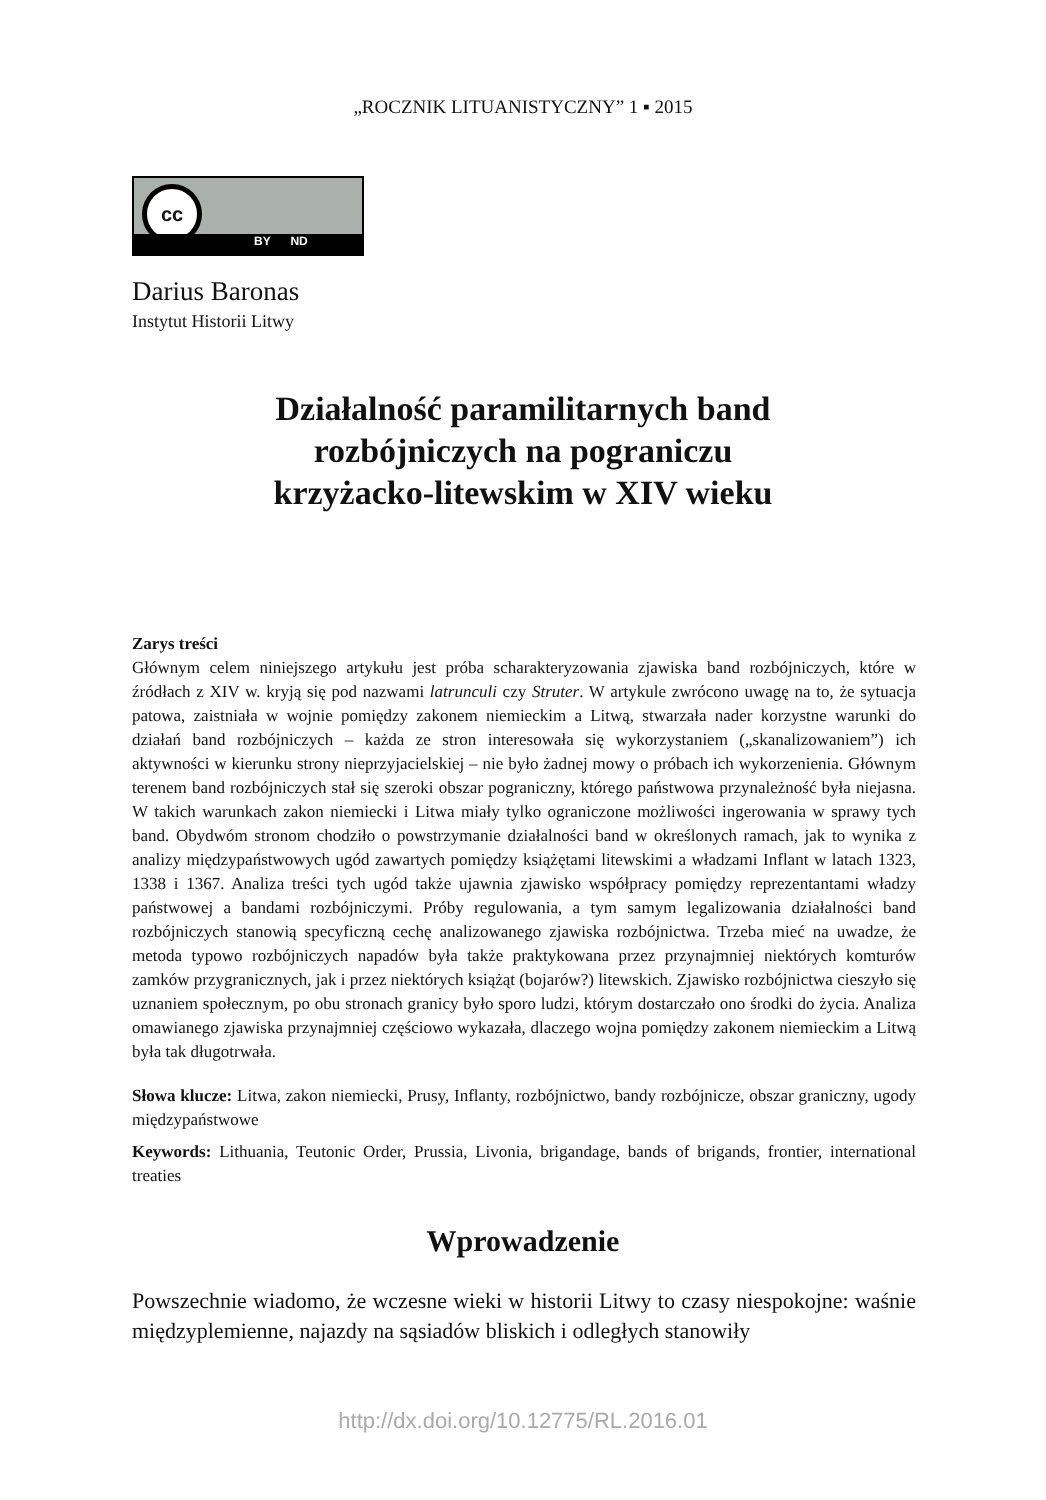„ROCZNIK LITUANISTYCZNY” 1 ▪ 2015
cc
BY ND
Darius Baronas
Instytut Historii Litwy
Działalność paramilitarnych band
rozbójniczych na pograniczu
krzyżacko-litewskim w XIV wieku
Zarys treści
Głównym celem niniejszego artykułu jest próba scharakteryzowania zjawiska band rozbójniczych, które w źródłach z XIV w. kryją się pod nazwami latrunculi czy Struter. W artykule zwrócono uwagę na to, że sytuacja patowa, zaistniała w wojnie pomiędzy zakonem niemieckim a Litwą, stwarzała nader korzystne warunki do działań band rozbójniczych – każda ze stron interesowała się wykorzystaniem („skanalizowaniem”) ich aktywności w kierunku strony nieprzyjacielskiej – nie było żadnej mowy o próbach ich wykorzenienia. Głównym terenem band rozbójniczych stał się szeroki obszar pograniczny, którego państwowa przynależność była niejasna. W takich warunkach zakon niemiecki i Litwa miały tylko ograniczone możliwości ingerowania w sprawy tych band. Obydwóm stronom chodziło o powstrzymanie działalności band w określonych ramach, jak to wynika z analizy międzypaństwowych ugód zawartych pomiędzy książętami litewskimi a władzami Inflant w latach 1323, 1338 i 1367. Analiza treści tych ugód także ujawnia zjawisko współpracy pomiędzy reprezentantami władzy państwowej a bandami rozbójniczymi. Próby regulowania, a tym samym legalizowania działalności band rozbójniczych stanowią specyficzną cechę analizowanego zjawiska rozbójnictwa. Trzeba mieć na uwadze, że metoda typowo rozbójniczych napadów była także praktykowana przez przynajmniej niektórych komturów zamków przygranicznych, jak i przez niektórych książąt (bojarów?) litewskich. Zjawisko rozbójnictwa cieszyło się uznaniem społecznym, po obu stronach granicy było sporo ludzi, którym dostarczało ono środki do życia. Analiza omawianego zjawiska przynajmniej częściowo wykazała, dlaczego wojna pomiędzy zakonem niemieckim a Litwą była tak długotrwała.
Słowa klucze: Litwa, zakon niemiecki, Prusy, Inflanty, rozbójnictwo, bandy rozbójnicze, obszar graniczny, ugody międzypaństwowe
Keywords: Lithuania, Teutonic Order, Prussia, Livonia, brigandage, bands of brigands, frontier, international treaties
Wprowadzenie
Powszechnie wiadomo, że wczesne wieki w historii Litwy to czasy niespokojne: waśnie międzyplemienne, najazdy na sąsiadów bliskich i odległych stanowiły
http://dx.doi.org/10.12775/RL.2016.01